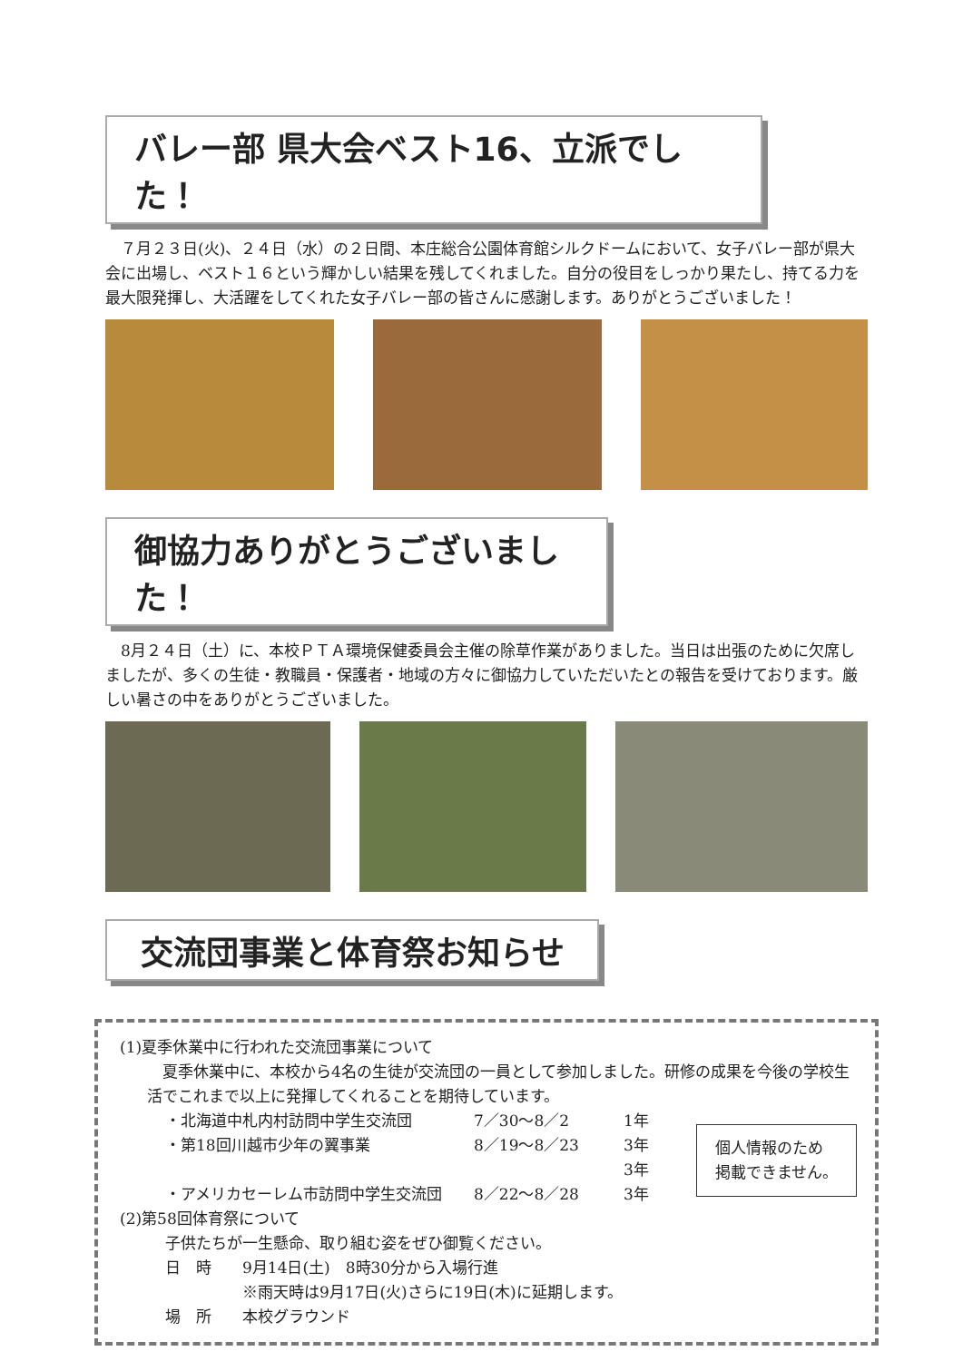バレー部 県大会ベスト16、立派でした！
　７月２３日(火)、２４日（水）の２日間、本庄総合公園体育館シルクドームにおいて、女子バレー部が県大会に出場し、ベスト１６という輝かしい結果を残してくれました。自分の役目をしっかり果たし、持てる力を最大限発揮し、大活躍をしてくれた女子バレー部の皆さんに感謝します。ありがとうございました！
御協力ありがとうございました！
　8月２４日（土）に、本校ＰＴＡ環境保健委員会主催の除草作業がありました。当日は出張のために欠席しましたが、多くの生徒・教職員・保護者・地域の方々に御協力していただいたとの報告を受けております。厳しい暑さの中をありがとうございました。
交流団事業と体育祭お知らせ
(1)夏季休業中に行われた交流団事業について
　夏季休業中に、本校から4名の生徒が交流団の一員として参加しました。研修の成果を今後の学校生活でこれまで以上に発揮してくれることを期待しています。
・北海道中札内村訪問中学生交流団 7／30～8／2 1年
・第18回川越市少年の翼事業 8／19～8／23 3年
3年
・アメリカセーレム市訪問中学生交流団 8／22～8／28 3年
個人情報のため 掲載できません。
(2)第58回体育祭について
子供たちが一生懸命、取り組む姿をぜひ御覧ください。
日　時　　9月14日(土)　8時30分から入場行進
　　　　　※雨天時は9月17日(火)さらに19日(木)に延期します。
場　所　　本校グラウンド